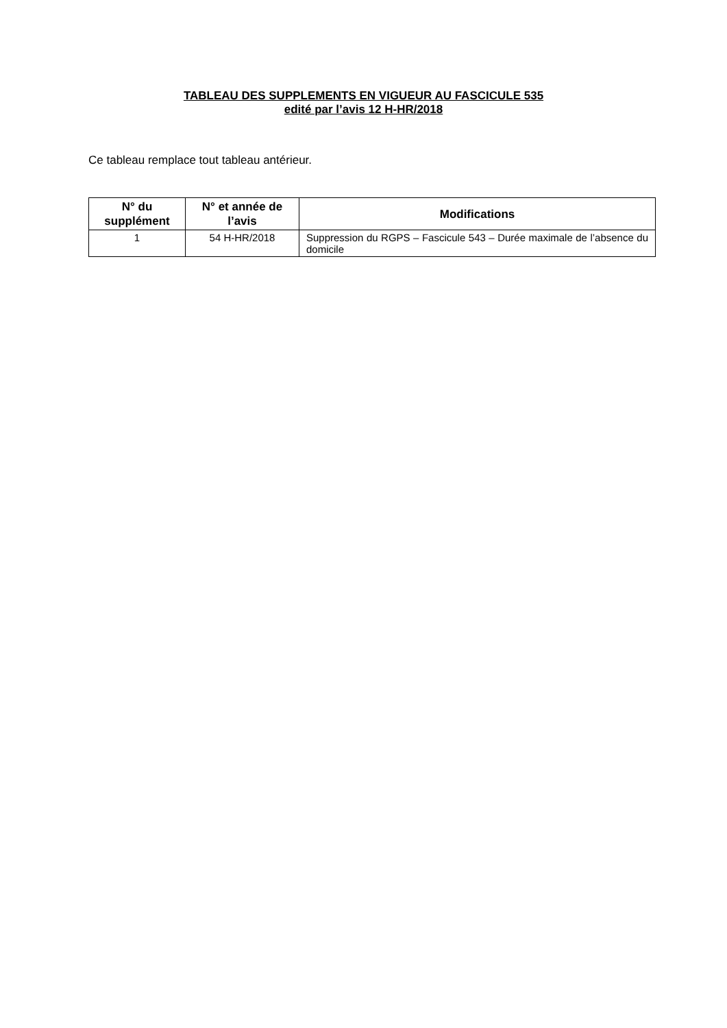TABLEAU DES SUPPLEMENTS EN VIGUEUR AU FASCICULE 535
edité par l’avis 12 H-HR/2018
Ce tableau remplace tout tableau antérieur.
| N° du supplément | N° et année de l’avis | Modifications |
| --- | --- | --- |
| 1 | 54 H-HR/2018 | Suppression du RGPS – Fascicule 543 – Durée maximale de l’absence du domicile |